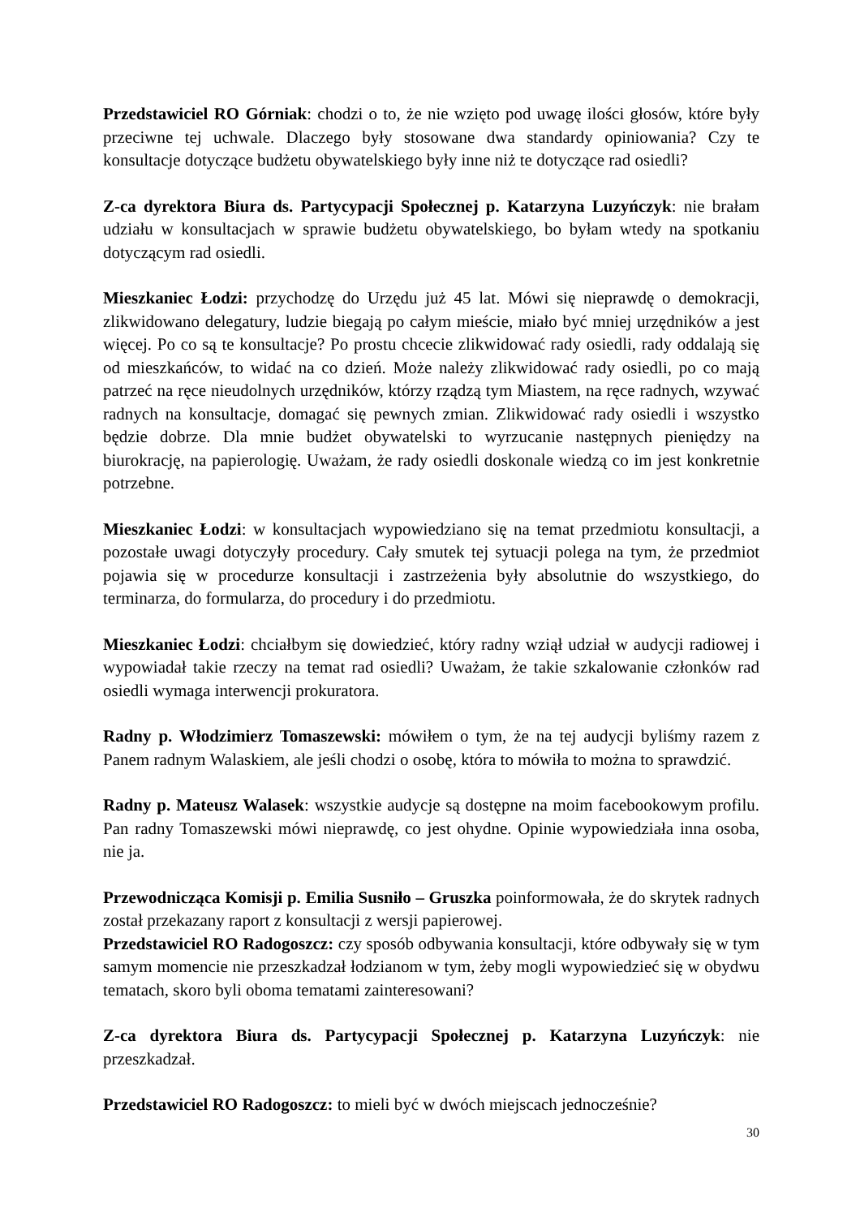Przedstawiciel RO Górniak: chodzi o to, że nie wzięto pod uwagę ilości głosów, które były przeciwne tej uchwale. Dlaczego były stosowane dwa standardy opiniowania? Czy te konsultacje dotyczące budżetu obywatelskiego były inne niż te dotyczące rad osiedli?
Z-ca dyrektora Biura ds. Partycypacji Społecznej p. Katarzyna Luzyńczyk: nie brałam udziału w konsultacjach w sprawie budżetu obywatelskiego, bo byłam wtedy na spotkaniu dotyczącym rad osiedli.
Mieszkaniec Łodzi: przychodzę do Urzędu już 45 lat. Mówi się nieprawdę o demokracji, zlikwidowano delegatury, ludzie biegają po całym mieście, miało być mniej urzędników a jest więcej. Po co są te konsultacje? Po prostu chcecie zlikwidować rady osiedli, rady oddalają się od mieszkańców, to widać na co dzień. Może należy zlikwidować rady osiedli, po co mają patrzeć na ręce nieudolnych urzędników, którzy rządzą tym Miastem, na ręce radnych, wzywać radnych na konsultacje, domagać się pewnych zmian. Zlikwidować rady osiedli i wszystko będzie dobrze. Dla mnie budżet obywatelski to wyrzucanie następnych pieniędzy na biurokrację, na papierologię. Uważam, że rady osiedli doskonale wiedzą co im jest konkretnie potrzebne.
Mieszkaniec Łodzi: w konsultacjach wypowiedziano się na temat przedmiotu konsultacji, a pozostałe uwagi dotyczyły procedury. Cały smutek tej sytuacji polega na tym, że przedmiot pojawia się w procedurze konsultacji i zastrzeżenia były absolutnie do wszystkiego, do terminarza, do formularza, do procedury i do przedmiotu.
Mieszkaniec Łodzi: chciałbym się dowiedzieć, który radny wziął udział w audycji radiowej i wypowiadał takie rzeczy na temat rad osiedli? Uważam, że takie szkalowanie członków rad osiedli wymaga interwencji prokuratora.
Radny p. Włodzimierz Tomaszewski: mówiłem o tym, że na tej audycji byliśmy razem z Panem radnym Walaskiem, ale jeśli chodzi o osobę, która to mówiła to można to sprawdzić.
Radny p. Mateusz Walasek: wszystkie audycje są dostępne na moim facebookowym profilu. Pan radny Tomaszewski mówi nieprawdę, co jest ohydne. Opinie wypowiedziała inna osoba, nie ja.
Przewodnicząca Komisji p. Emilia Susniło – Gruszka poinformowała, że do skrytek radnych został przekazany raport z konsultacji z wersji papierowej.
Przedstawiciel RO Radogoszcz: czy sposób odbywania konsultacji, które odbywały się w tym samym momencie nie przeszkadzał łodzianom w tym, żeby mogli wypowiedzieć się w obydwu tematach, skoro byli oboma tematami zainteresowani?
Z-ca dyrektora Biura ds. Partycypacji Społecznej p. Katarzyna Luzyńczyk: nie przeszkadzał.
Przedstawiciel RO Radogoszcz: to mieli być w dwóch miejscach jednocześnie?
30